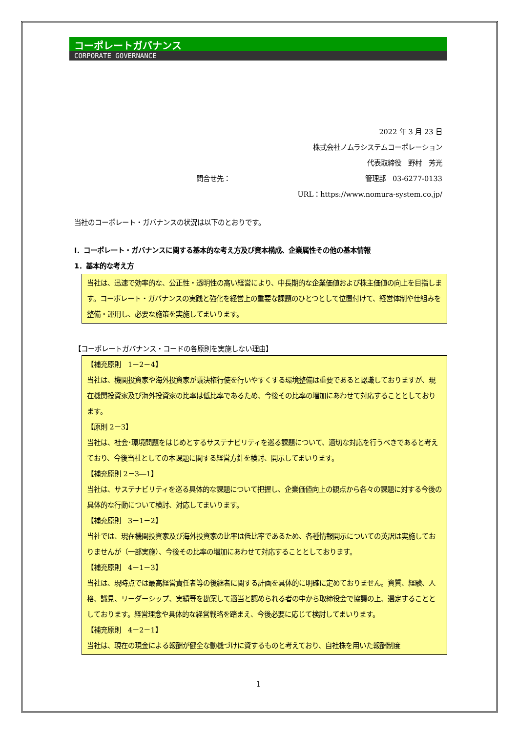コーポレートガバナンス
CORPORATE GOVERNANCE
2022 年 3 月 23 日
株式会社ノムラシステムコーポレーション
代表取締役　野村　芳光
問合せ先： 管理部　03-6277-0133
URL：https://www.nomura-system.co.jp/
当社のコーポレート・ガバナンスの状況は以下のとおりです。
Ⅰ．コーポレート・ガバナンスに関する基本的な考え方及び資本構成、企業属性その他の基本情報
1．基本的な考え方
当社は、迅速で効率的な、公正性・透明性の高い経営により、中長期的な企業価値および株主価値の向上を目指します。コーポレート・ガバナンスの実践と強化を経営上の重要な課題のひとつとして位置付けて、経営体制や仕組みを整備・運用し、必要な施策を実施してまいります。
【コーポレートガバナンス・コードの各原則を実施しない理由】
【補充原則　1－2－4】
当社は、機関投資家や海外投資家が議決権行使を行いやすくする環境整備は重要であると認識しておりますが、現在機関投資家及び海外投資家の比率は低比率であるため、今後その比率の増加にあわせて対応することとしております。
【原則 2－3】
当社は、社会･環境問題をはじめとするサステナビリティを巡る課題について、適切な対応を行うべきであると考えており、今後当社としての本課題に関する経営方針を検討、開示してまいります。
【補充原則 2－3―1】
当社は、サステナビリティを巡る具体的な課題について把握し、企業価値向上の観点から各々の課題に対する今後の具体的な行動について検討、対応してまいります。
【補充原則　3－1－2】
当社では、現在機関投資家及び海外投資家の比率は低比率であるため、各種情報開示についての英訳は実施しておりませんが（一部実施）、今後その比率の増加にあわせて対応することとしております。
【補充原則　4－1－3】
当社は、現時点では最高経営責任者等の後継者に関する計画を具体的に明確に定めておりません。資質、経験、人格、識見、リーダーシップ、実績等を勘案して適当と認められる者の中から取締役会で協議の上、選定することとしております。経営理念や具体的な経営戦略を踏まえ、今後必要に応じて検討してまいります。
【補充原則　4－2－1】
当社は、現在の現金による報酬が健全な動機づけに資するものと考えており、自社株を用いた報酬制度
1